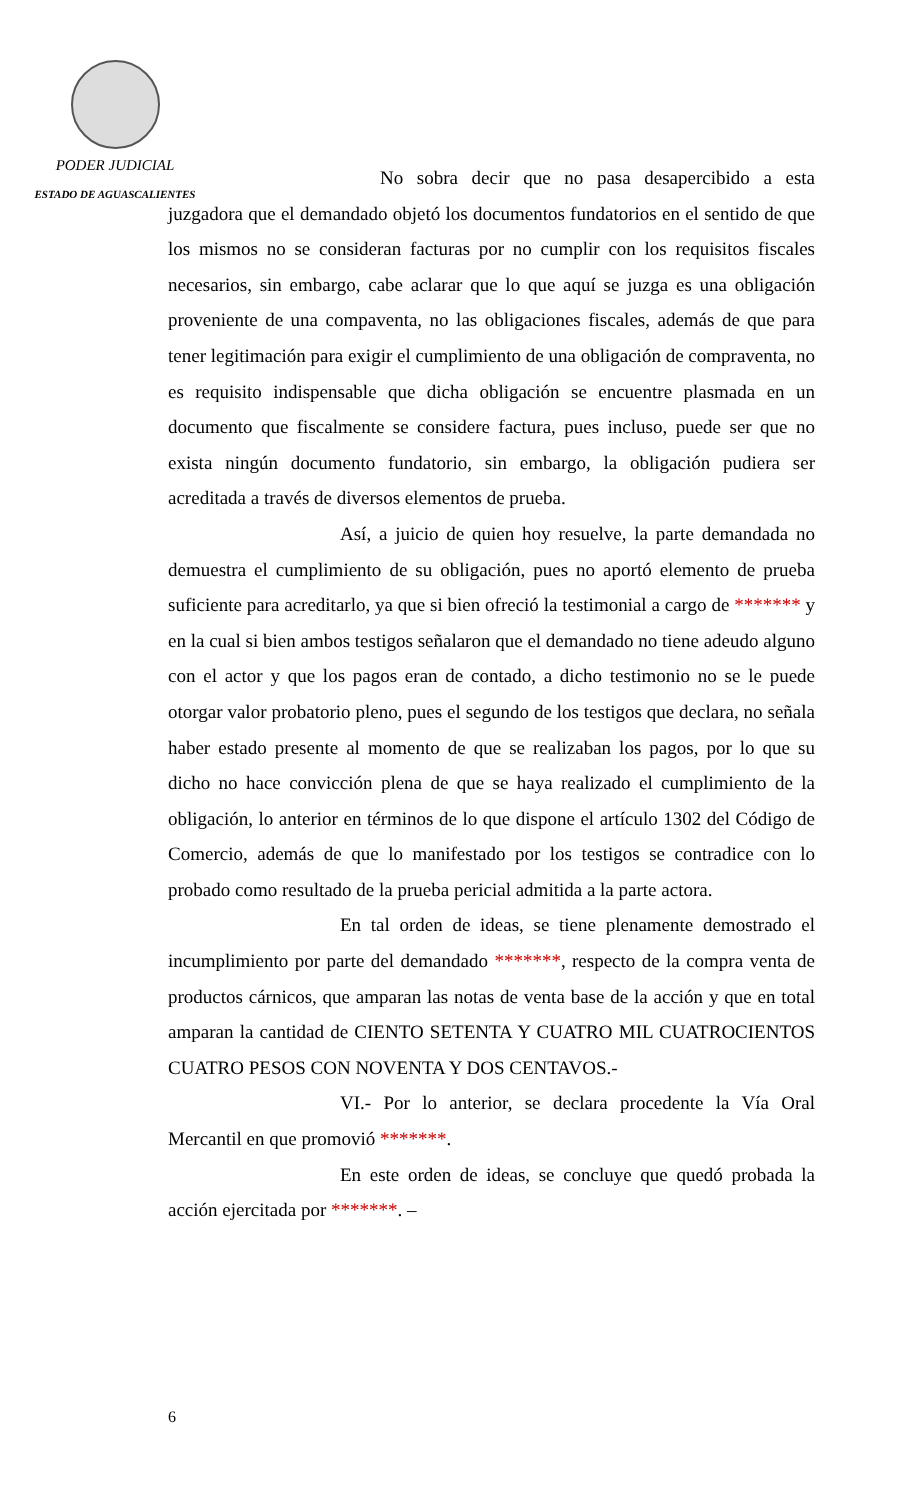PODER JUDICIAL
ESTADO DE AGUASCALIENTES
No sobra decir que no pasa desapercibido a esta juzgadora que el demandado objetó los documentos fundatorios en el sentido de que los mismos no se consideran facturas por no cumplir con los requisitos fiscales necesarios, sin embargo, cabe aclarar que lo que aquí se juzga es una obligación proveniente de una compaventa, no las obligaciones fiscales, además de que para tener legitimación para exigir el cumplimiento de una obligación de compraventa, no es requisito indispensable que dicha obligación se encuentre plasmada en un documento que fiscalmente se considere factura, pues incluso, puede ser que no exista ningún documento fundatorio, sin embargo, la obligación pudiera ser acreditada a través de diversos elementos de prueba.
Así, a juicio de quien hoy resuelve, la parte demandada no demuestra el cumplimiento de su obligación, pues no aportó elemento de prueba suficiente para acreditarlo, ya que si bien ofreció la testimonial a cargo de ******* y en la cual si bien ambos testigos señalaron que el demandado no tiene adeudo alguno con el actor y que los pagos eran de contado, a dicho testimonio no se le puede otorgar valor probatorio pleno, pues el segundo de los testigos que declara, no señala haber estado presente al momento de que se realizaban los pagos, por lo que su dicho no hace convicción plena de que se haya realizado el cumplimiento de la obligación, lo anterior en términos de lo que dispone el artículo 1302 del Código de Comercio, además de que lo manifestado por los testigos se contradice con lo probado como resultado de la prueba pericial admitida a la parte actora.
En tal orden de ideas, se tiene plenamente demostrado el incumplimiento por parte del demandado *******, respecto de la compra venta de productos cárnicos, que amparan las notas de venta base de la acción y que en total amparan la cantidad de CIENTO SETENTA Y CUATRO MIL CUATROCIENTOS CUATRO PESOS CON NOVENTA Y DOS CENTAVOS.-
VI.- Por lo anterior, se declara procedente la Vía Oral Mercantil en que promovió *******.
En este orden de ideas, se concluye que quedó probada la acción ejercitada por *******. –
6